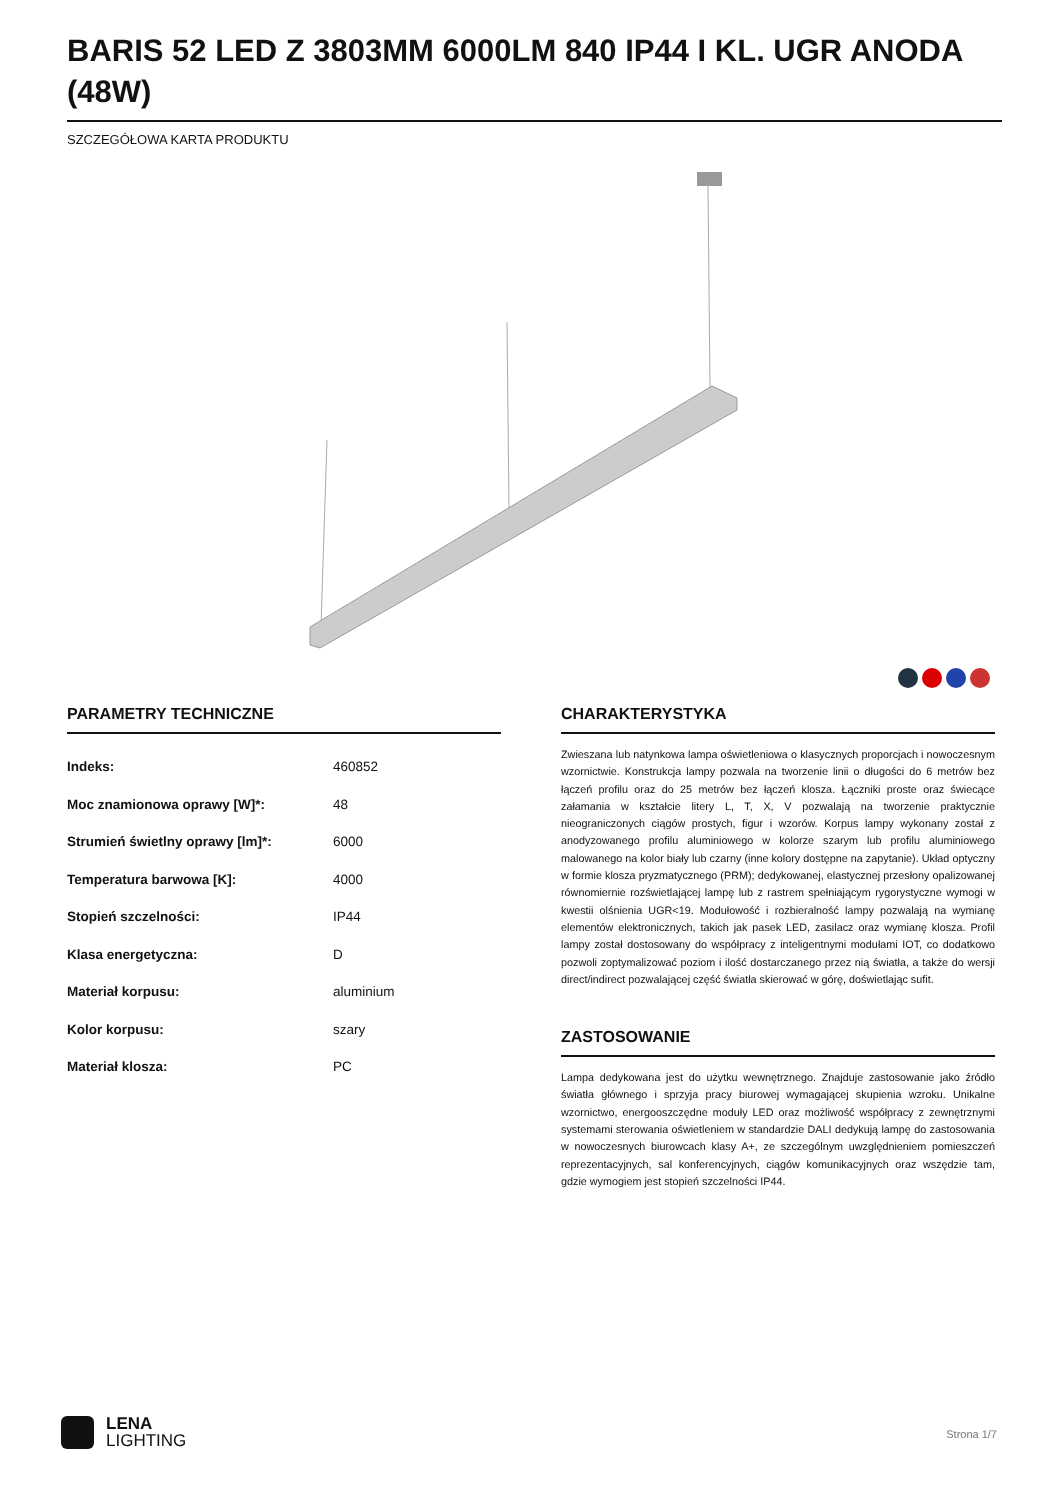BARIS 52 LED Z 3803MM 6000LM 840 IP44 I KL. UGR ANODA (48W)
SZCZEGÓŁOWA KARTA PRODUKTU
PARAMETRY TECHNICZNE
| Indeks: | 460852 |
| Moc znamionowa oprawy [W]*: | 48 |
| Strumień świetlny oprawy [lm]*: | 6000 |
| Temperatura barwowa [K]: | 4000 |
| Stopień szczelności: | IP44 |
| Klasa energetyczna: | D |
| Materiał korpusu: | aluminium |
| Kolor korpusu: | szary |
| Materiał klosza: | PC |
CHARAKTERYSTYKA
Zwieszana lub natynkowa lampa oświetleniowa o klasycznych proporcjach i nowoczesnym wzornictwie. Konstrukcja lampy pozwala na tworzenie linii o długości do 6 metrów bez łączeń profilu oraz do 25 metrów bez łączeń klosza. Łączniki proste oraz świecące załamania w kształcie litery L, T, X, V pozwalają na tworzenie praktycznie nieograniczonych ciągów prostych, figur i wzorów. Korpus lampy wykonany został z anodyzowanego profilu aluminiowego w kolorze szarym lub profilu aluminiowego malowanego na kolor biały lub czarny (inne kolory dostępne na zapytanie). Układ optyczny w formie klosza pryzmatycznego (PRM); dedykowanej, elastycznej przesłony opalizowanej równomiernie rozświetlającej lampę lub z rastrem spełniającym rygorystyczne wymogi w kwestii olśnienia UGR<19. Modułowość i rozbieralność lampy pozwalają na wymianę elementów elektronicznych, takich jak pasek LED, zasilacz oraz wymianę klosza. Profil lampy został dostosowany do współpracy z inteligentnymi modułami IOT, co dodatkowo pozwoli zoptymalizować poziom i ilość dostarczanego przez nią światła, a także do wersji direct/indirect pozwalającej część światła skierować w górę, doświetlając sufit.
ZASTOSOWANIE
Lampa dedykowana jest do użytku wewnętrznego. Znajduje zastosowanie jako źródło światła głównego i sprzyja pracy biurowej wymagającej skupienia wzroku. Unikalne wzornictwo, energooszczędne moduły LED oraz możliwość współpracy z zewnętrznymi systemami sterowania oświetleniem w standardzie DALI dedykują lampę do zastosowania w nowoczesnych biurowcach klasy A+, ze szczególnym uwzględnieniem pomieszczeń reprezentacyjnych, sal konferencyjnych, ciągów komunikacyjnych oraz wszędzie tam, gdzie wymogiem jest stopień szczelności IP44.
LENA
LIGHTING
Strona 1/7